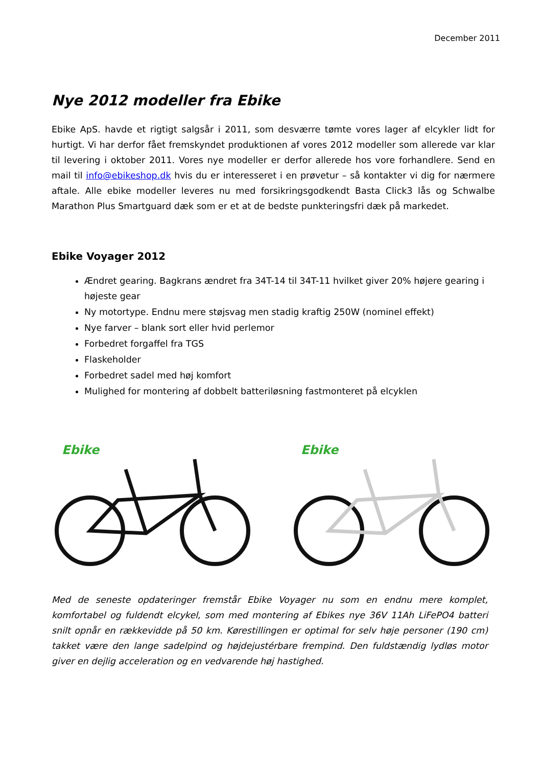December 2011
Nye 2012 modeller fra Ebike
Ebike ApS. havde et rigtigt salgsår i 2011, som desværre tømte vores lager af elcykler lidt for hurtigt. Vi har derfor fået fremskyndet produktionen af vores 2012 modeller som allerede var klar til levering i oktober 2011. Vores nye modeller er derfor allerede hos vore forhandlere. Send en mail til info@ebikeshop.dk hvis du er interesseret i en prøvetur – så kontakter vi dig for nærmere aftale. Alle ebike modeller leveres nu med forsikringsgodkendt Basta Click3 lås og Schwalbe Marathon Plus Smartguard dæk som er et at de bedste punkteringsfri dæk på markedet.
Ebike Voyager 2012
Ændret gearing. Bagkrans ændret fra 34T-14 til 34T-11 hvilket giver 20% højere gearing i højeste gear
Ny motortype. Endnu mere støjsvag men stadig kraftig 250W (nominel effekt)
Nye farver – blank sort eller hvid perlemor
Forbedret forgaffel fra TGS
Flaskeholder
Forbedret sadel med høj komfort
Mulighed for montering af dobbelt batteriløsning fastmonteret på elcyklen
Ebike
Ebike
Med de seneste opdateringer fremstår Ebike Voyager nu som en endnu mere komplet, komfortabel og fuldendt elcykel, som med montering af Ebikes nye 36V 11Ah LiFePO4 batteri snilt opnår en rækkevidde på 50 km. Kørestillingen er optimal for selv høje personer (190 cm) takket være den lange sadelpind og højdejustérbare frempind. Den fuldstændig lydløs motor giver en dejlig acceleration og en vedvarende høj hastighed.